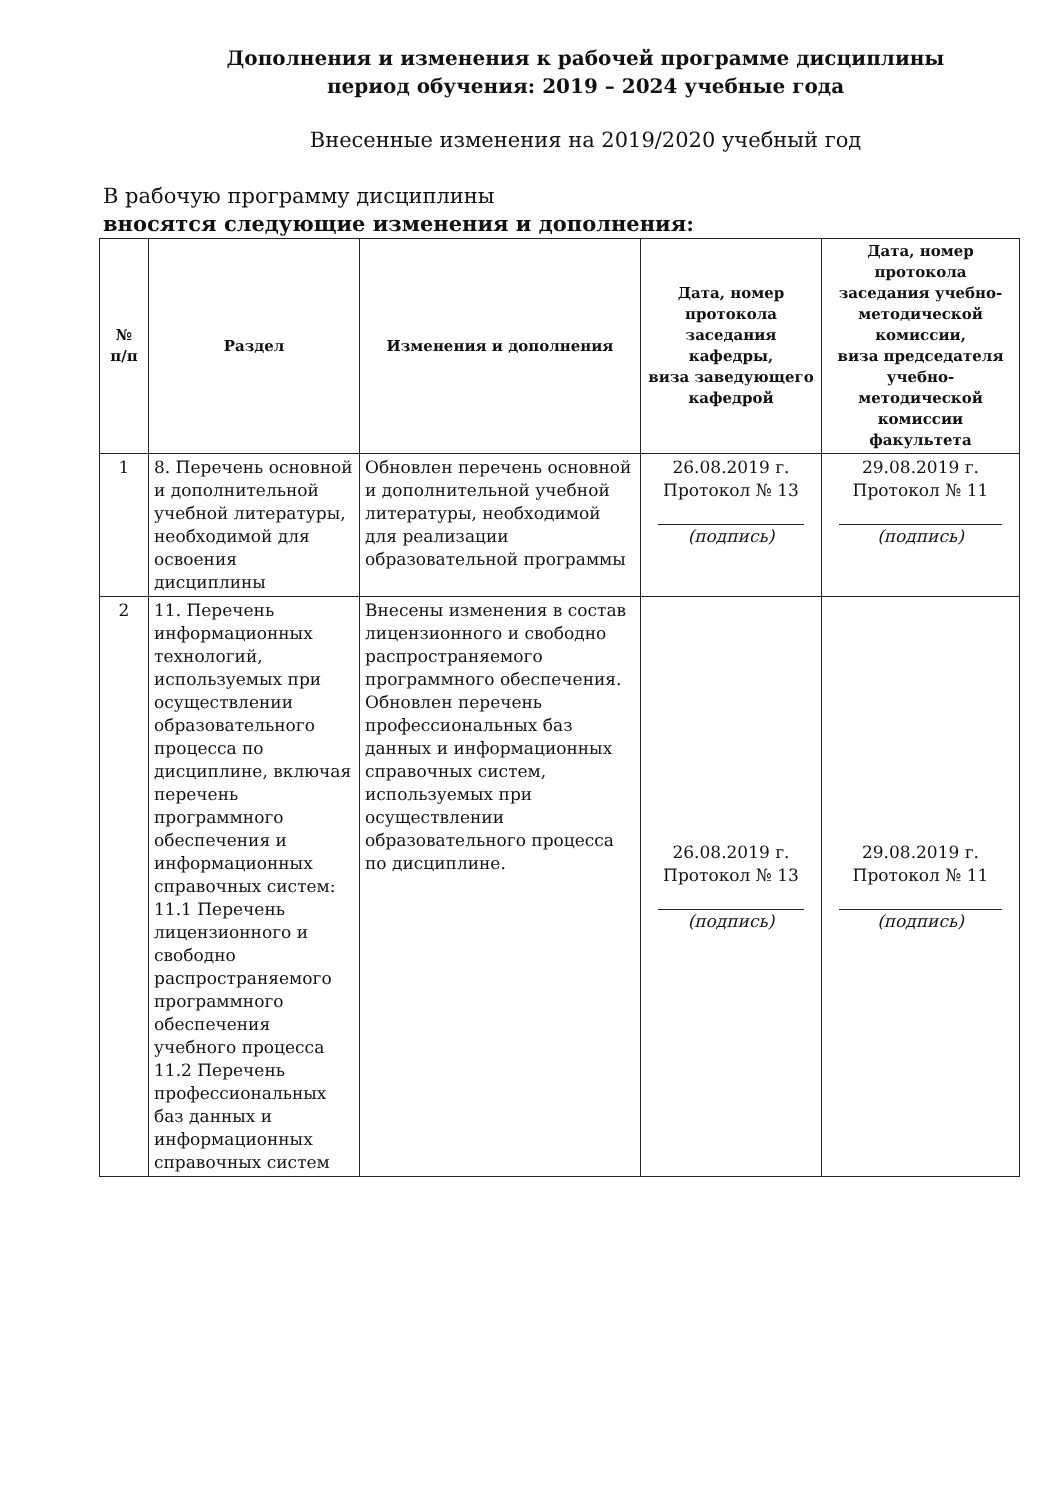Дополнения и изменения к рабочей программе дисциплины
период обучения: 2019 – 2024 учебные года
Внесенные изменения на 2019/2020 учебный год
В рабочую программу дисциплины
вносятся следующие изменения и дополнения:
| № п/п | Раздел | Изменения и дополнения | Дата, номер протокола заседания кафедры, виза заведующего кафедрой | Дата, номер протокола заседания учебно-методической комиссии, виза председателя учебно-методической комиссии факультета |
| --- | --- | --- | --- | --- |
| 1 | 8. Перечень основной и дополнительной учебной литературы, необходимой для освоения дисциплины | Обновлен перечень основной и дополнительной учебной литературы, необходимой для реализации образовательной программы | 26.08.2019 г. Протокол № 13 (подпись) | 29.08.2019 г. Протокол № 11 (подпись) |
| 2 | 11. Перечень информационных технологий, используемых при осуществлении образовательного процесса по дисциплине, включая перечень программного обеспечения и информационных справочных систем: 11.1 Перечень лицензионного и свободно распространяемого программного обеспечения учебного процесса 11.2 Перечень профессиональных баз данных и информационных справочных систем | Внесены изменения в состав лицензионного и свободно распространяемого программного обеспечения. Обновлен перечень профессиональных баз данных и информационных справочных систем, используемых при осуществлении образовательного процесса по дисциплине. | 26.08.2019 г. Протокол № 13 (подпись) | 29.08.2019 г. Протокол № 11 (подпись) |